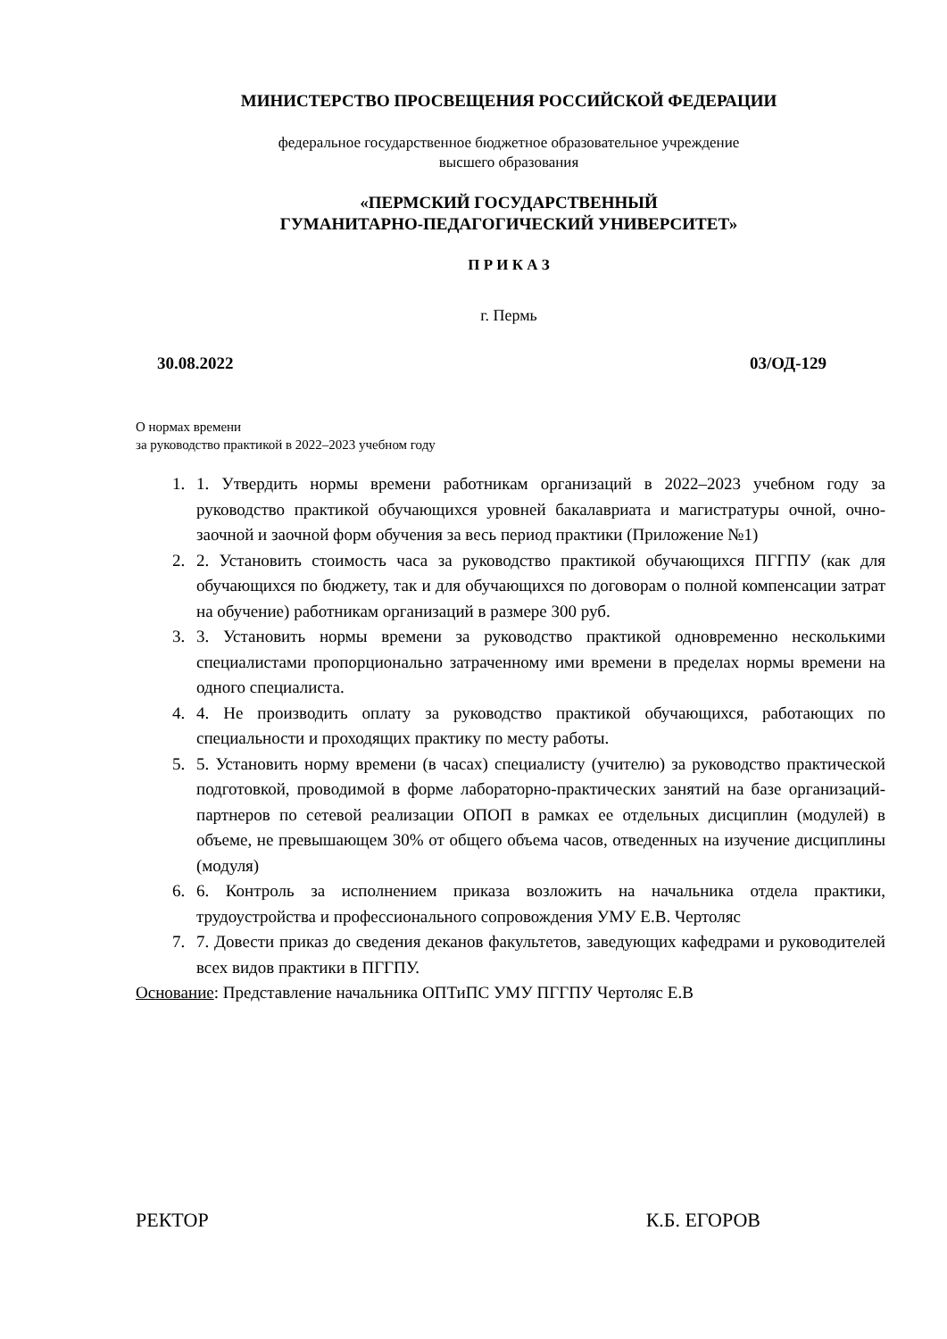МИНИСТЕРСТВО ПРОСВЕЩЕНИЯ РОССИЙСКОЙ ФЕДЕРАЦИИ
федеральное государственное бюджетное образовательное учреждение
высшего образования
«ПЕРМСКИЙ ГОСУДАРСТВЕННЫЙ
ГУМАНИТАРНО-ПЕДАГОГИЧЕСКИЙ УНИВЕРСИТЕТ»
П Р И К А З
г. Пермь
30.08.2022 03/ОД-129
О нормах времени
за руководство практикой в 2022–2023 учебном году
1. 1. Утвердить нормы времени работникам организаций в 2022–2023 учебном году за руководство практикой обучающихся уровней бакалавриата и магистратуры очной, очно-заочной и заочной форм обучения за весь период практики (Приложение №1)
2. 2. Установить стоимость часа за руководство практикой обучающихся ПГГПУ (как для обучающихся по бюджету, так и для обучающихся по договорам о полной компенсации затрат на обучение) работникам организаций в размере 300 руб.
3. 3. Установить нормы времени за руководство практикой одновременно несколькими специалистами пропорционально затраченному ими времени в пределах нормы времени на одного специалиста.
4. 4. Не производить оплату за руководство практикой обучающихся, работающих по специальности и проходящих практику по месту работы.
5. 5. Установить норму времени (в часах) специалисту (учителю) за руководство практической подготовкой, проводимой в форме лабораторно-практических занятий на базе организаций-партнеров по сетевой реализации ОПОП в рамках ее отдельных дисциплин (модулей) в объеме, не превышающем 30% от общего объема часов, отведенных на изучение дисциплины (модуля)
6. 6. Контроль за исполнением приказа возложить на начальника отдела практики, трудоустройства и профессионального сопровождения УМУ Е.В. Чертоляс
7. 7. Довести приказ до сведения деканов факультетов, заведующих кафедрами и руководителей всех видов практики в ПГГПУ.
Основание: Представление начальника ОПТиПС УМУ ПГГПУ Чертоляс Е.В
РЕКТОР К.Б. ЕГОРОВ